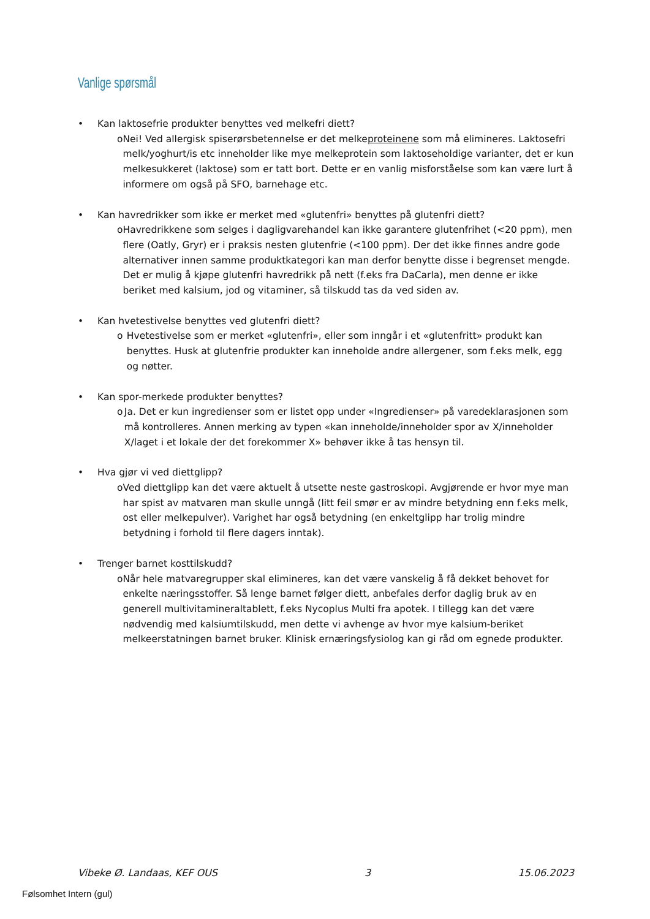Vanlige spørsmål
• Kan laktosefrie produkter benyttes ved melkefri diett?
o Nei! Ved allergisk spiserørsbetennelse er det melkeproteinene som må elimineres. Laktosefri melk/yoghurt/is etc inneholder like mye melkeprotein som laktoseholdige varianter, det er kun melkesukkeret (laktose) som er tatt bort. Dette er en vanlig misforståelse som kan være lurt å informere om også på SFO, barnehage etc.
• Kan havredrikker som ikke er merket med «glutenfri» benyttes på glutenfri diett?
o Havredrikkene som selges i dagligvarehandel kan ikke garantere glutenfrihet (<20 ppm), men flere (Oatly, Gryr) er i praksis nesten glutenfrie (<100 ppm). Der det ikke finnes andre gode alternativer innen samme produktkategori kan man derfor benytte disse i begrenset mengde. Det er mulig å kjøpe glutenfri havredrikk på nett (f.eks fra DaCarla), men denne er ikke beriket med kalsium, jod og vitaminer, så tilskudd tas da ved siden av.
• Kan hvetestivelse benyttes ved glutenfri diett?
o Hvetestivelse som er merket «glutenfri», eller som inngår i et «glutenfritt» produkt kan benyttes. Husk at glutenfrie produkter kan inneholde andre allergener, som f.eks melk, egg og nøtter.
• Kan spor-merkede produkter benyttes?
o Ja. Det er kun ingredienser som er listet opp under «Ingredienser» på varedeklarasjonen som må kontrolleres. Annen merking av typen «kan inneholde/inneholder spor av X/inneholder X/laget i et lokale der det forekommer X» behøver ikke å tas hensyn til.
• Hva gjør vi ved diettglipp?
o Ved diettglipp kan det være aktuelt å utsette neste gastroskopi. Avgjørende er hvor mye man har spist av matvaren man skulle unngå (litt feil smør er av mindre betydning enn f.eks melk, ost eller melkepulver). Varighet har også betydning (en enkeltglipp har trolig mindre betydning i forhold til flere dagers inntak).
• Trenger barnet kosttilskudd?
o Når hele matvaregrupper skal elimineres, kan det være vanskelig å få dekket behovet for enkelte næringsstoffer. Så lenge barnet følger diett, anbefales derfor daglig bruk av en generell multivitamineraltablett, f.eks Nycoplus Multi fra apotek. I tillegg kan det være nødvendig med kalsiumtilskudd, men dette vi avhenge av hvor mye kalsium-beriket melkeerstatningen barnet bruker. Klinisk ernæringsfysiolog kan gi råd om egnede produkter.
Vibeke Ø. Landaas, KEF OUS 3 15.06.2023
Følsomhet Intern (gul)